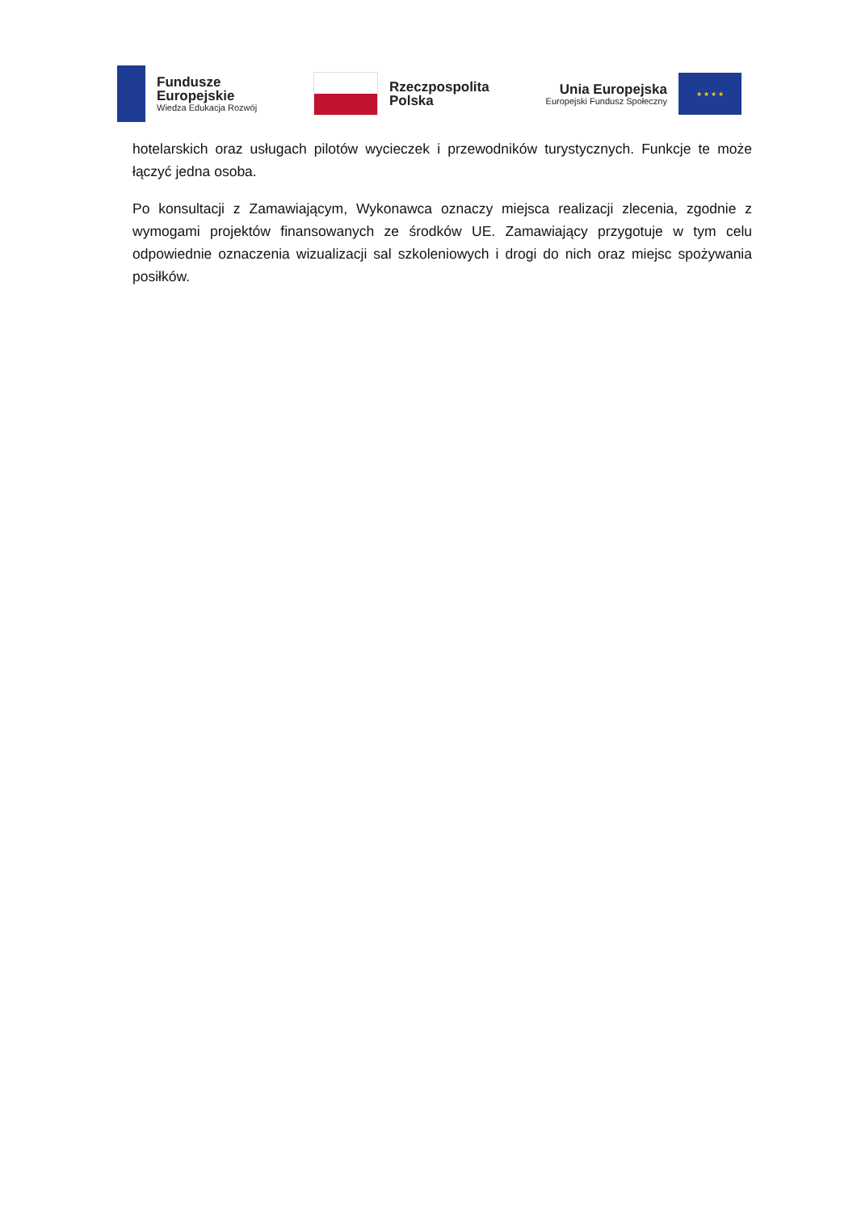Fundusze
Europejskie
Wiedza Edukacja Rozwój
Rzeczpospolita
Polska
Unia Europejska
Europejski Fundusz Społeczny
★ ★ ★ ★
hotelarskich oraz usługach pilotów wycieczek i przewodników turystycznych. Funkcje te może łączyć jedna osoba.
Po konsultacji z Zamawiającym, Wykonawca oznaczy miejsca realizacji zlecenia, zgodnie z wymogami projektów finansowanych ze środków UE. Zamawiający przygotuje w tym celu odpowiednie oznaczenia wizualizacji sal szkoleniowych i drogi do nich oraz miejsc spożywania posiłków.